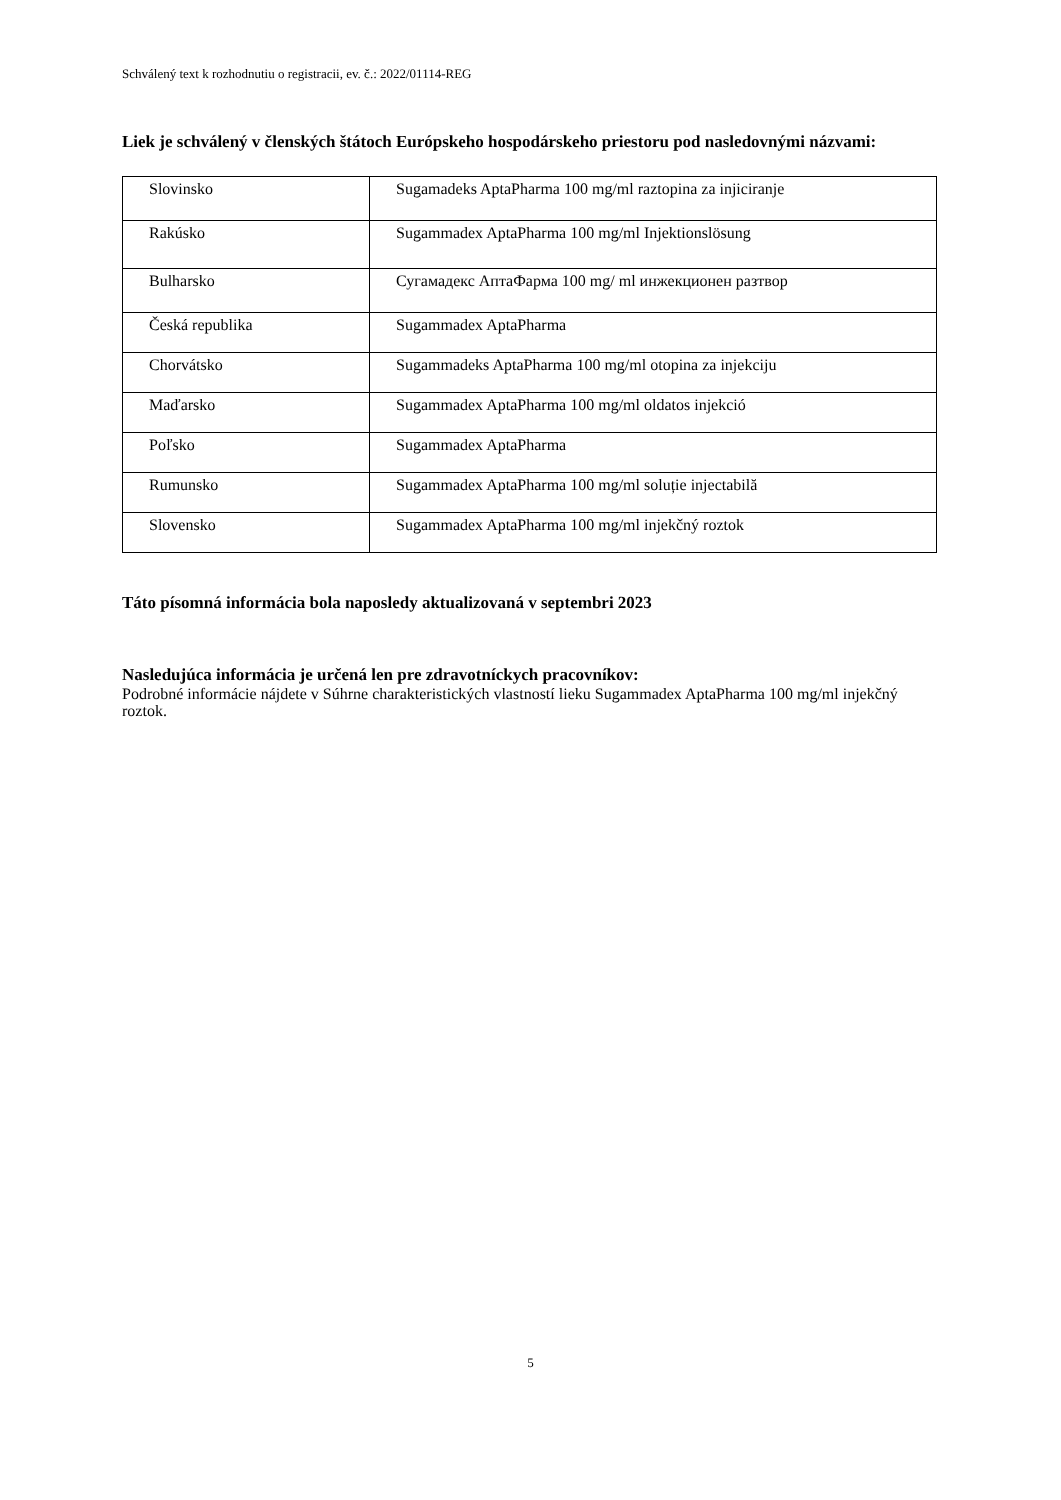Schválený text k rozhodnutiu o registracii, ev. č.: 2022/01114-REG
Liek je schválený v členských štátoch Európskeho hospodárskeho priestoru pod nasledovnými názvami:
| Slovinsko | Sugamadeks AptaPharma 100 mg/ml raztopina za injiciranje |
| Rakúsko | Sugammadex AptaPharma 100 mg/ml Injektionslösung |
| Bulharsko | Сугамадекс АптаФарма 100 mg/ ml инжекционен разтвор |
| Česká republika | Sugammadex AptaPharma |
| Chorvátsko | Sugammadeks AptaPharma 100 mg/ml otopina za injekciju |
| Maďarsko | Sugammadex AptaPharma 100 mg/ml oldatos injekció |
| Poľsko | Sugammadex AptaPharma |
| Rumunsko | Sugammadex AptaPharma 100 mg/ml soluție injectabilă |
| Slovensko | Sugammadex AptaPharma 100 mg/ml injekčný roztok |
Táto písomná informácia bola naposledy aktualizovaná v septembri 2023
Nasledujúca informácia je určená len pre zdravotníckych pracovníkov:
Podrobné informácie nájdete v Súhrne charakteristických vlastností lieku Sugammadex AptaPharma 100 mg/ml injekčný roztok.
5